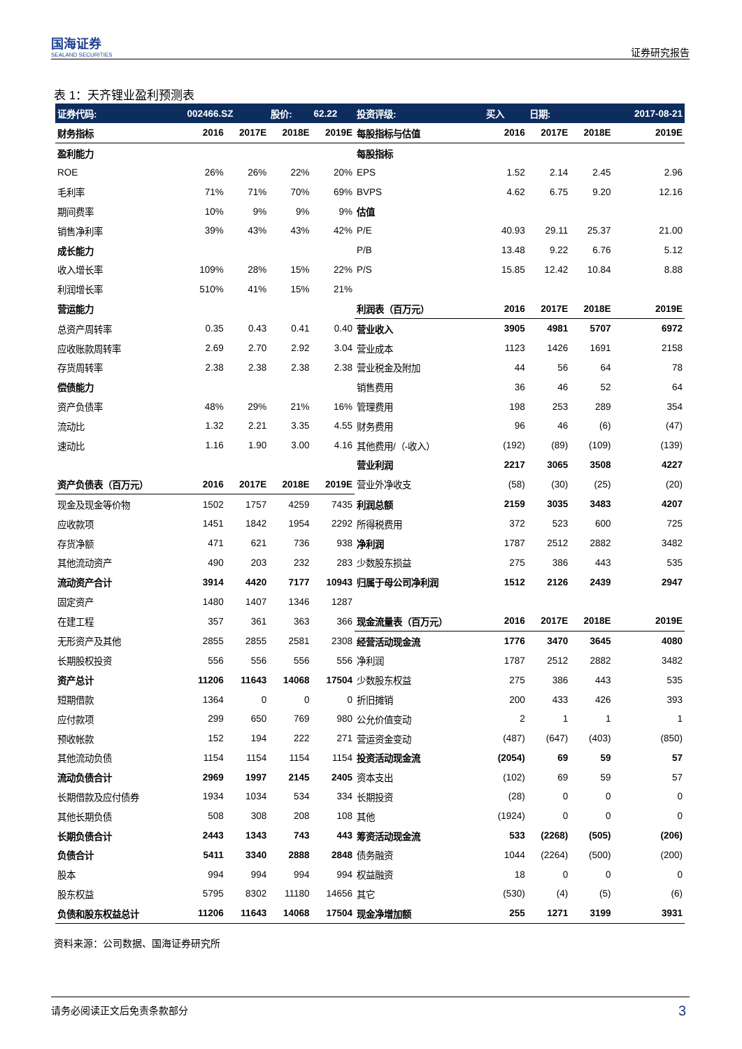国海证券
SEALAND SECURITIES
证券研究报告
表 1：天齐锂业盈利预测表
| 证券代码: | 002466.SZ | | 股价: | 62.22 | 投资评级: | 买入 | 日期: | | 2017-08-21 |
| 财务指标 | 2016 | 2017E | 2018E | 2019E | 每股指标与估值 | 2016 | 2017E | 2018E | 2019E |
| 盈利能力 | | | | | 每股指标 | | | | |
| ROE | 26% | 26% | 22% | 20% | EPS | 1.52 | 2.14 | 2.45 | 2.96 |
| 毛利率 | 71% | 71% | 70% | 69% | BVPS | 4.62 | 6.75 | 9.20 | 12.16 |
| 期间费率 | 10% | 9% | 9% | 9% | 估值 | | | | |
| 销售净利率 | 39% | 43% | 43% | 42% | P/E | 40.93 | 29.11 | 25.37 | 21.00 |
| 成长能力 | | | | | P/B | 13.48 | 9.22 | 6.76 | 5.12 |
| 收入增长率 | 109% | 28% | 15% | 22% | P/S | 15.85 | 12.42 | 10.84 | 8.88 |
| 利润增长率 | 510% | 41% | 15% | 21% | | | | | |
| 营运能力 | | | | | 利润表（百万元） | 2016 | 2017E | 2018E | 2019E |
| 总资产周转率 | 0.35 | 0.43 | 0.41 | 0.40 | 营业收入 | 3905 | 4981 | 5707 | 6972 |
| 应收账款周转率 | 2.69 | 2.70 | 2.92 | 3.04 | 营业成本 | 1123 | 1426 | 1691 | 2158 |
| 存货周转率 | 2.38 | 2.38 | 2.38 | 2.38 | 营业税金及附加 | 44 | 56 | 64 | 78 |
| 偿债能力 | | | | | 销售费用 | 36 | 46 | 52 | 64 |
| 资产负债率 | 48% | 29% | 21% | 16% | 管理费用 | 198 | 253 | 289 | 354 |
| 流动比 | 1.32 | 2.21 | 3.35 | 4.55 | 财务费用 | 96 | 46 | (6) | (47) |
| 速动比 | 1.16 | 1.90 | 3.00 | 4.16 | 其他费用/（-收入） | (192) | (89) | (109) | (139) |
| | | | | | 营业利润 | 2217 | 3065 | 3508 | 4227 |
| 资产负债表（百万元） | 2016 | 2017E | 2018E | 2019E | 营业外净收支 | (58) | (30) | (25) | (20) |
| 现金及现金等价物 | 1502 | 1757 | 4259 | 7435 | 利润总额 | 2159 | 3035 | 3483 | 4207 |
| 应收款项 | 1451 | 1842 | 1954 | 2292 | 所得税费用 | 372 | 523 | 600 | 725 |
| 存货净额 | 471 | 621 | 736 | 938 | 净利润 | 1787 | 2512 | 2882 | 3482 |
| 其他流动资产 | 490 | 203 | 232 | 283 | 少数股东损益 | 275 | 386 | 443 | 535 |
| 流动资产合计 | 3914 | 4420 | 7177 | 10943 | 归属于母公司净利润 | 1512 | 2126 | 2439 | 2947 |
| 固定资产 | 1480 | 1407 | 1346 | 1287 | | | | | |
| 在建工程 | 357 | 361 | 363 | 366 | 现金流量表（百万元） | 2016 | 2017E | 2018E | 2019E |
| 无形资产及其他 | 2855 | 2855 | 2581 | 2308 | 经营活动现金流 | 1776 | 3470 | 3645 | 4080 |
| 长期股权投资 | 556 | 556 | 556 | 556 | 净利润 | 1787 | 2512 | 2882 | 3482 |
| 资产总计 | 11206 | 11643 | 14068 | 17504 | 少数股东权益 | 275 | 386 | 443 | 535 |
| 短期借款 | 1364 | 0 | 0 | 0 | 折旧摊销 | 200 | 433 | 426 | 393 |
| 应付款项 | 299 | 650 | 769 | 980 | 公允价值变动 | 2 | 1 | 1 | 1 |
| 预收帐款 | 152 | 194 | 222 | 271 | 营运资金变动 | (487) | (647) | (403) | (850) |
| 其他流动负债 | 1154 | 1154 | 1154 | 1154 | 投资活动现金流 | (2054) | 69 | 59 | 57 |
| 流动负债合计 | 2969 | 1997 | 2145 | 2405 | 资本支出 | (102) | 69 | 59 | 57 |
| 长期借款及应付债券 | 1934 | 1034 | 534 | 334 | 长期投资 | (28) | 0 | 0 | 0 |
| 其他长期负债 | 508 | 308 | 208 | 108 | 其他 | (1924) | 0 | 0 | 0 |
| 长期负债合计 | 2443 | 1343 | 743 | 443 | 筹资活动现金流 | 533 | (2268) | (505) | (206) |
| 负债合计 | 5411 | 3340 | 2888 | 2848 | 债务融资 | 1044 | (2264) | (500) | (200) |
| 股本 | 994 | 994 | 994 | 994 | 权益融资 | 18 | 0 | 0 | 0 |
| 股东权益 | 5795 | 8302 | 11180 | 14656 | 其它 | (530) | (4) | (5) | (6) |
| 负债和股东权益总计 | 11206 | 11643 | 14068 | 17504 | 现金净增加额 | 255 | 1271 | 3199 | 3931 |
资料来源：公司数据、国海证券研究所
请务必阅读正文后免责条款部分 3